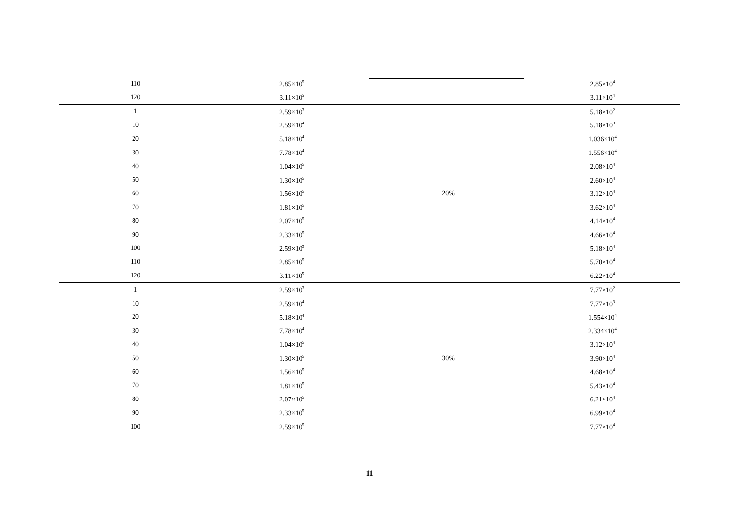| 110 | 2.85×10<sup>5</sup> | | 2.85×10<sup>4</sup> |
| 120 | 3.11×10<sup>5</sup> | | 3.11×10<sup>4</sup> |
| 1 | 2.59×10<sup>3</sup> | 20% | 5.18×10<sup>2</sup> |
| 10 | 2.59×10<sup>4</sup> | | 5.18×10<sup>3</sup> |
| 20 | 5.18×10<sup>4</sup> | | 1.036×10<sup>4</sup> |
| 30 | 7.78×10<sup>4</sup> | | 1.556×10<sup>4</sup> |
| 40 | 1.04×10<sup>5</sup> | | 2.08×10<sup>4</sup> |
| 50 | 1.30×10<sup>5</sup> | | 2.60×10<sup>4</sup> |
| 60 | 1.56×10<sup>5</sup> | | 3.12×10<sup>4</sup> |
| 70 | 1.81×10<sup>5</sup> | | 3.62×10<sup>4</sup> |
| 80 | 2.07×10<sup>5</sup> | | 4.14×10<sup>4</sup> |
| 90 | 2.33×10<sup>5</sup> | | 4.66×10<sup>4</sup> |
| 100 | 2.59×10<sup>5</sup> | | 5.18×10<sup>4</sup> |
| 110 | 2.85×10<sup>5</sup> | | 5.70×10<sup>4</sup> |
| 120 | 3.11×10<sup>5</sup> | | 6.22×10<sup>4</sup> |
| 1 | 2.59×10<sup>3</sup> | 30% | 7.77×10<sup>2</sup> |
| 10 | 2.59×10<sup>4</sup> | | 7.77×10<sup>3</sup> |
| 20 | 5.18×10<sup>4</sup> | | 1.554×10<sup>4</sup> |
| 30 | 7.78×10<sup>4</sup> | | 2.334×10<sup>4</sup> |
| 40 | 1.04×10<sup>5</sup> | | 3.12×10<sup>4</sup> |
| 50 | 1.30×10<sup>5</sup> | | 3.90×10<sup>4</sup> |
| 60 | 1.56×10<sup>5</sup> | | 4.68×10<sup>4</sup> |
| 70 | 1.81×10<sup>5</sup> | | 5.43×10<sup>4</sup> |
| 80 | 2.07×10<sup>5</sup> | | 6.21×10<sup>4</sup> |
| 90 | 2.33×10<sup>5</sup> | | 6.99×10<sup>4</sup> |
| 100 | 2.59×10<sup>5</sup> | | 7.77×10<sup>4</sup> |
11